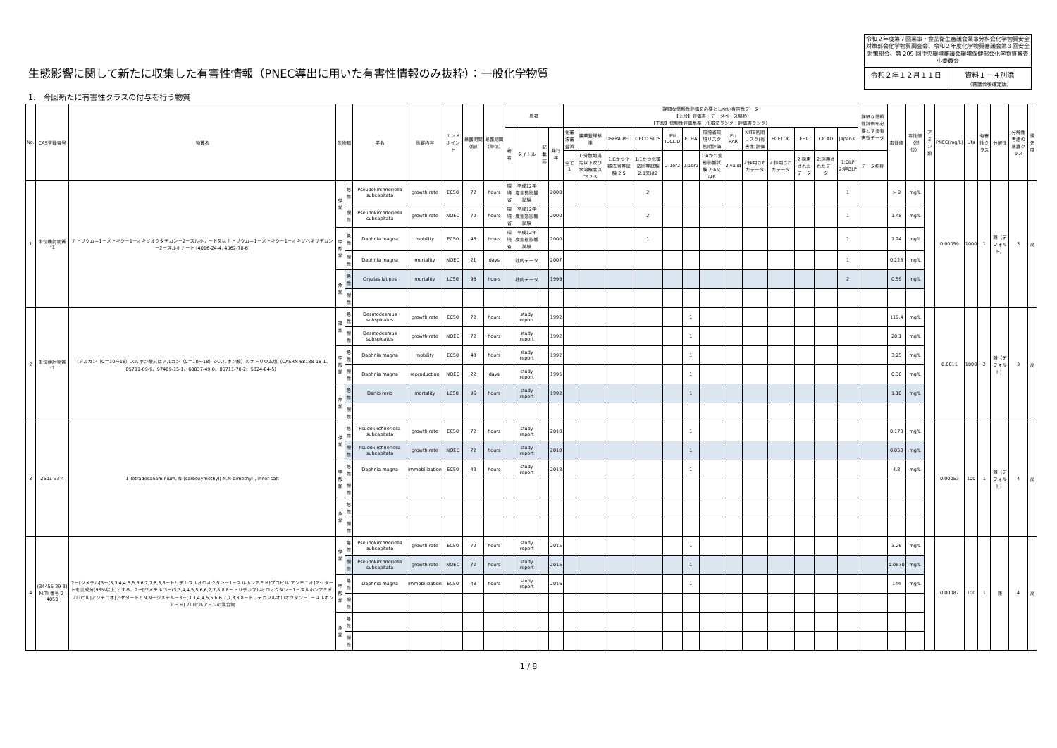生態影響に関して新たに収集した有害性情報（PNEC導出に用いた有害性情報のみ抜粋）：一般化学物質
令和２年度第７回薬事・食品衛生審議会薬事分科会化学物質安全対策部会化学物質調査会、令和２年度化学物質審議会第３回安全対策部会、第 209 回中央環境審議会環境保健部会化学物質審査小委員会
令和２年１２月１１日 資料１－４別添
（審議会後確定版）
1.　今回新たに有害性クラスの付与を行う物質
| No. | CAS登録番号 | 物質名 | 生物種 | | 学名 | 影響内容 | エンドポイント | 暴露期間（値） | 暴露期間（単位） | 原著 | | | | 詳細な信頼性評価を必要としない有害性データ 【上段】評価書・データベース略称 【下段】信頼性評価基準（化審法ランク：評価書ランク） | | | | | | | | | | | | | 詳細な信頼性評価を必要とする有害性データ | 毒性値 | 毒性値（単位） | アミン類 | PNEC(mg/L) | Ufs | 有害性クラス | 分解性 | 分解性考慮の暴露クラス | 優先度 |
| --- | --- | --- | --- | --- | --- | --- | --- | --- | --- | --- | --- | --- | --- | --- | --- | --- | --- | --- | --- | --- | --- | --- | --- | --- | --- | --- | --- | --- | --- | --- | --- | --- | --- | --- | --- | --- |
| | | | | | | | | | | 著者 | タイトル | 記載誌 | 発行年 | 化審法審査済 | 農薬登録基準 | USEPA PED | OECD SIDS | EU IUCLID | ECHA | 環境省環境リスク初期評価 | EU RAR | NITE初期リスク(有害性)評価 | ECETOC | EHC | CICAD | Japan C | | | | | | | | | | |
| | | | | | | | | | | | | | | 全て1 | 1:分散剤規定以下及び水溶解度以下 2:S | 1:Cかつ化審法同等試験 2:S | 1:1かつ化審法同等試験 2:1又は2 | 2:1or2 | 2:1or2 | 1:Aかつ生態影響試験 2:A又はB | 2:valid | 2:採用されたデータ | 2:採用されたデータ | 2:採用されたデータ | 2:採用されたデータ | 1:GLP 2:非GLP | データ名称 | | | | | | | | | |
| 1 | 単位検討物質 *1 | ナトリウム＝1－メトキシ－1－オキソオクタデカン－2－スルホナート又はナトリウム＝1－メトキシ－1－オキソヘキサデカン－2－スルホナート (4016-24-4, 4062-78-6) | 藻類 | 急性 | Pseudokirchneriella subcapitata | growth rate | EC50 | 72 | hours | 環境省 | 平成12年度生態影響試験 | | 2000 | | | | 2 | | | | | | | | | 1 | | > 9 | mg/L | | 0.00059 | 1000 | 1 | 難（デフォルト） | 3 | 高 |
| | | | | 慢性 | Pseudokirchneriella subcapitata | growth rate | NOEC | 72 | hours | 環境省 | 平成12年度生態影響試験 | | 2000 | | | | 2 | | | | | | | | | 1 | | 1.48 | mg/L | | | | | | | |
| | | | 甲殻類 | 急性 | Daphnia magna | mobility | EC50 | 48 | hours | 環境省 | 平成12年度生態影響試験 | | 2000 | | | | 1 | | | | | | | | | 1 | | 1.24 | mg/L | | | | | | | |
| | | | | 慢性 | Daphnia magna | mortality | NOEC | 21 | days | | 社内データ | | 2007 | | | | | | | | | | | | | 1 | | 0.226 | mg/L | | | | | | | |
| | | | 魚類 | 急性 | Oryzias latipes | mortality | LC50 | 96 | hours | | 社内データ | | 1999 | | | | | | | | | | | | | 2 | | 0.59 | mg/L | | | | | | | |
| | | | | 慢性 | | | | | | | | | | | | | | | | | | | | | | | | | | | | | | | | |
| 2 | 単位検討物質 *1 | （アルカン（C＝10～18）スルホン酸又はアルカン（C＝10～18）ジスルホン酸）のナトリウム塩（CASRN 68188-18-1、85711-69-9、97489-15-1、68037-49-0、85711-70-2、5324-84-5） | 藻類 | 急性 | Desmodesmus subspicatus | growth rate | EC50 | 72 | hours | | study report | | 1992 | | | | | | 1 | | | | | | | | | 119.4 | mg/L | | 0.0011 | 1000 | 2 | 難（デフォルト） | 3 | 高 |
| | | | | 慢性 | Desmodesmus subspicatus | growth rate | NOEC | 72 | hours | | study report | | 1992 | | | | | | 1 | | | | | | | | | 20.1 | mg/L | | | | | | | |
| | | | 甲殻類 | 急性 | Daphnia magna | mobility | EC50 | 48 | hours | | study report | | 1992 | | | | | | 1 | | | | | | | | | 3.25 | mg/L | | | | | | | |
| | | | | 慢性 | Daphnia magna | reproduction | NOEC | 22 | days | | study report | | 1995 | | | | | | 1 | | | | | | | | | 0.36 | mg/L | | | | | | | |
| | | | 魚類 | 急性 | Danio rerio | mortality | LC50 | 96 | hours | | study report | | 1992 | | | | | | 1 | | | | | | | | | 1.10 | mg/L | | | | | | | |
| | | | | 慢性 | | | | | | | | | | | | | | | | | | | | | | | | | | | | | | | | |
| 3 | 2601-33-4 | 1-Tetradecanaminium, N-(carboxymethyl)-N,N-dimethyl-, inner salt | 藻類 | 急性 | Psudokirchneriella subcapitata | growth rate | EC50 | 72 | hours | | study report | | 2018 | | | | | | 1 | | | | | | | | | 0.173 | mg/L | | 0.00053 | 100 | 1 | 難（デフォルト） | 4 | 高 |
| | | | | 慢性 | Psudokirchneriella subcapitata | growth rate | NOEC | 72 | hours | | study report | | 2018 | | | | | | 1 | | | | | | | | | 0.053 | mg/L | | | | | | | |
| | | | 甲殻類 | 急性 | Daphnia magna | immobilization | EC50 | 48 | hours | | study report | | 2018 | | | | | | 1 | | | | | | | | | 4.8 | mg/L | | | | | | | |
| | | | | 慢性 | | | | | | | | | | | | | | | | | | | | | | | | | | | | | | | | |
| | | | 魚類 | 急性 | | | | | | | | | | | | | | | | | | | | | | | | | | | | | | | | |
| | | | | 慢性 | | | | | | | | | | | | | | | | | | | | | | | | | | | | | | | | |
| 4 | (34455-29-3) MITI 番号 2-4053 | 2－[ジメチル[3－(3,3,4,4,5,5,6,6,7,7,8,8,8－トリデカフルオロオクタン－1－スルホンアミド)プロピル]アンモニオ]アセタートを主成分(95%以上)とする、2－[ジメチル[3－(3,3,4,4,5,5,6,6,7,7,8,8,8－トリデカフルオロオクタン－1－スルホンアミド)プロピル]アンモニオ]アセタートとN,N－ジメチル－3－(3,3,4,4,5,5,6,6,7,7,8,8,8－トリデカフルオロオクタン－1－スルホンアミド)プロピルアミンの混合物 | 藻類 | 急性 | Pseudokirchneriella subcapitata | growth rate | EC50 | 72 | hours | | study report | | 2015 | | | | | | 1 | | | | | | | | | 3.26 | mg/L | | 0.00087 | 100 | 1 | 難 | 4 | 高 |
| | | | | 慢性 | Pseudokirchneriella subcapitata | growth rate | NOEC | 72 | hours | | study report | | 2015 | | | | | | 1 | | | | | | | | | 0.0870 | mg/L | | | | | | | |
| | | | 甲殻類 | 急性 | Daphnia magna | immobilization | EC50 | 48 | hours | | study report | | 2016 | | | | | | 1 | | | | | | | | | 144 | mg/L | | | | | | | |
| | | | | 慢性 | | | | | | | | | | | | | | | | | | | | | | | | | | | | | | | | |
| | | | 魚類 | 急性 | | | | | | | | | | | | | | | | | | | | | | | | | | | | | | | | |
| | | | | 慢性 | | | | | | | | | | | | | | | | | | | | | | | | | | | | | | | | |
1 / 8